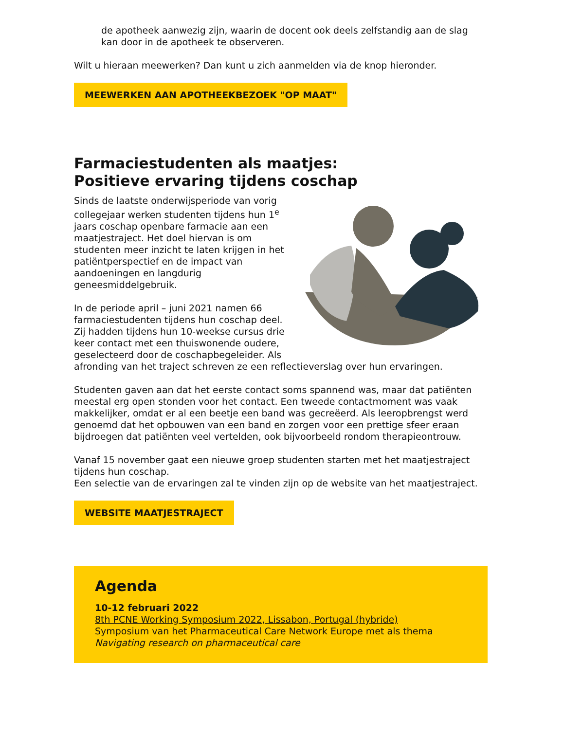de apotheek aanwezig zijn, waarin de docent ook deels zelfstandig aan de slag kan door in de apotheek te observeren.
Wilt u hieraan meewerken? Dan kunt u zich aanmelden via de knop hieronder.
MEEWERKEN AAN APOTHEEKBEZOEK "OP MAAT"
Farmaciestudenten als maatjes:
Positieve ervaring tijdens coschap
Sinds de laatste onderwijsperiode van vorig collegejaar werken studenten tijdens hun 1<sup>e</sup> jaars coschap openbare farmacie aan een maatjestraject. Het doel hiervan is om studenten meer inzicht te laten krijgen in het patiëntperspectief en de impact van aandoeningen en langdurig geneesmiddelgebruik.
In de periode april – juni 2021 namen 66 farmaciestudenten tijdens hun coschap deel. Zij hadden tijdens hun 10-weekse cursus drie keer contact met een thuiswonende oudere, geselecteerd door de coschapbegeleider. Als afronding van het traject schreven ze een reflectieverslag over hun ervaringen.
Studenten gaven aan dat het eerste contact soms spannend was, maar dat patiënten meestal erg open stonden voor het contact. Een tweede contactmoment was vaak makkelijker, omdat er al een beetje een band was gecreëerd. Als leeropbrengst werd genoemd dat het opbouwen van een band en zorgen voor een prettige sfeer eraan bijdroegen dat patiënten veel vertelden, ook bijvoorbeeld rondom therapieontrouw.
Vanaf 15 november gaat een nieuwe groep studenten starten met het maatjestraject tijdens hun coschap.
Een selectie van de ervaringen zal te vinden zijn op de website van het maatjestraject.
WEBSITE MAATJESTRAJECT
Agenda
10-12 februari 2022
8th PCNE Working Symposium 2022, Lissabon, Portugal (hybride)
Symposium van het Pharmaceutical Care Network Europe met als thema
Navigating research on pharmaceutical care